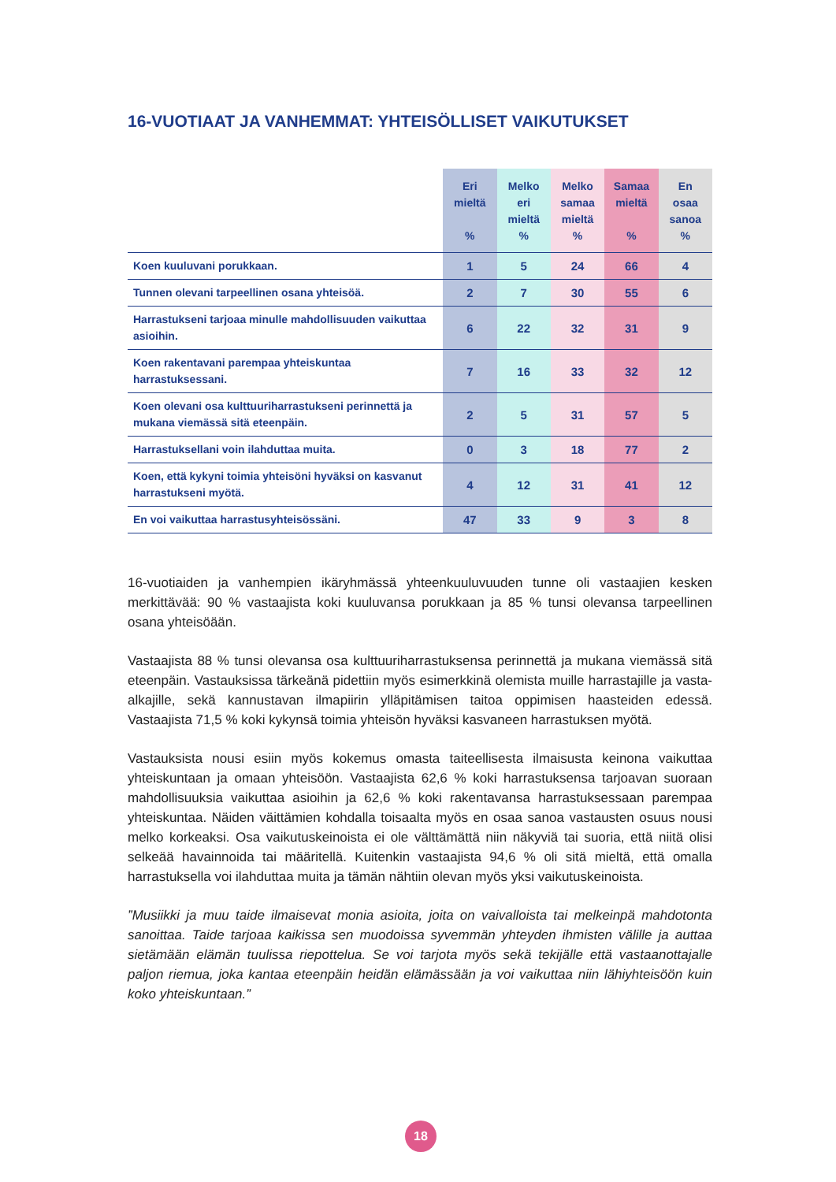16-VUOTIAAT JA VANHEMMAT: YHTEISÖLLISET VAIKUTUKSET
| | Eri mieltä % | Melko eri mieltä % | Melko samaa mieltä % | Samaa mieltä % | En osaa sanoa % |
| --- | --- | --- | --- | --- | --- |
| Koen kuuluvani porukkaan. | 1 | 5 | 24 | 66 | 4 |
| Tunnen olevani tarpeellinen osana yhteisöä. | 2 | 7 | 30 | 55 | 6 |
| Harrastukseni tarjoaa minulle mahdollisuuden vaikuttaa asioihin. | 6 | 22 | 32 | 31 | 9 |
| Koen rakentavani parempaa yhteiskuntaa harrastuksessani. | 7 | 16 | 33 | 32 | 12 |
| Koen olevani osa kulttuuriharrastukseni perinnettä ja mukana viemässä sitä eteenpäin. | 2 | 5 | 31 | 57 | 5 |
| Harrastuksellani voin ilahduttaa muita. | 0 | 3 | 18 | 77 | 2 |
| Koen, että kykyni toimia yhteisöni hyväksi on kasvanut harrastukseni myötä. | 4 | 12 | 31 | 41 | 12 |
| En voi vaikuttaa harrastusyhteisössäni. | 47 | 33 | 9 | 3 | 8 |
16-vuotiaiden ja vanhempien ikäryhmässä yhteenkuuluvuuden tunne oli vastaajien kesken merkittävää: 90 % vastaajista koki kuuluvansa porukkaan ja 85 % tunsi olevansa tarpeellinen osana yhteisöään.
Vastaajista 88 % tunsi olevansa osa kulttuuriharrastuksensa perinnettä ja mukana viemässä sitä eteenpäin. Vastauksissa tärkeänä pidettiin myös esimerkkinä olemista muille harrastajille ja vasta-alkajille, sekä kannustavan ilmapiirin ylläpitämisen taitoa oppimisen haasteiden edessä. Vastaajista 71,5 % koki kykynsä toimia yhteisön hyväksi kasvaneen harrastuksen myötä.
Vastauksista nousi esiin myös kokemus omasta taiteellisesta ilmaisusta keinona vaikuttaa yhteiskuntaan ja omaan yhteisöön. Vastaajista 62,6 % koki harrastuksensa tarjoavan suoraan mahdollisuuksia vaikuttaa asioihin ja 62,6 % koki rakentavansa harrastuksessaan parempaa yhteiskuntaa. Näiden väittämien kohdalla toisaalta myös en osaa sanoa vastausten osuus nousi melko korkeaksi. Osa vaikutuskeinoista ei ole välttämättä niin näkyviä tai suoria, että niitä olisi selkeää havainnoida tai määritellä. Kuitenkin vastaajista 94,6 % oli sitä mieltä, että omalla harrastuksella voi ilahduttaa muita ja tämän nähtiin olevan myös yksi vaikutuskeinoista.
”Musiikki ja muu taide ilmaisevat monia asioita, joita on vaivalloista tai melkeinpä mahdotonta sanoittaa. Taide tarjoaa kaikissa sen muodoissa syvemmän yhteyden ihmisten välille ja auttaa sietämään elämän tuulissa riepottelua. Se voi tarjota myös sekä tekijälle että vastaanottajalle paljon riemua, joka kantaa eteenpäin heidän elämässään ja voi vaikuttaa niin lähiyhteisöön kuin koko yhteiskuntaan.”
18